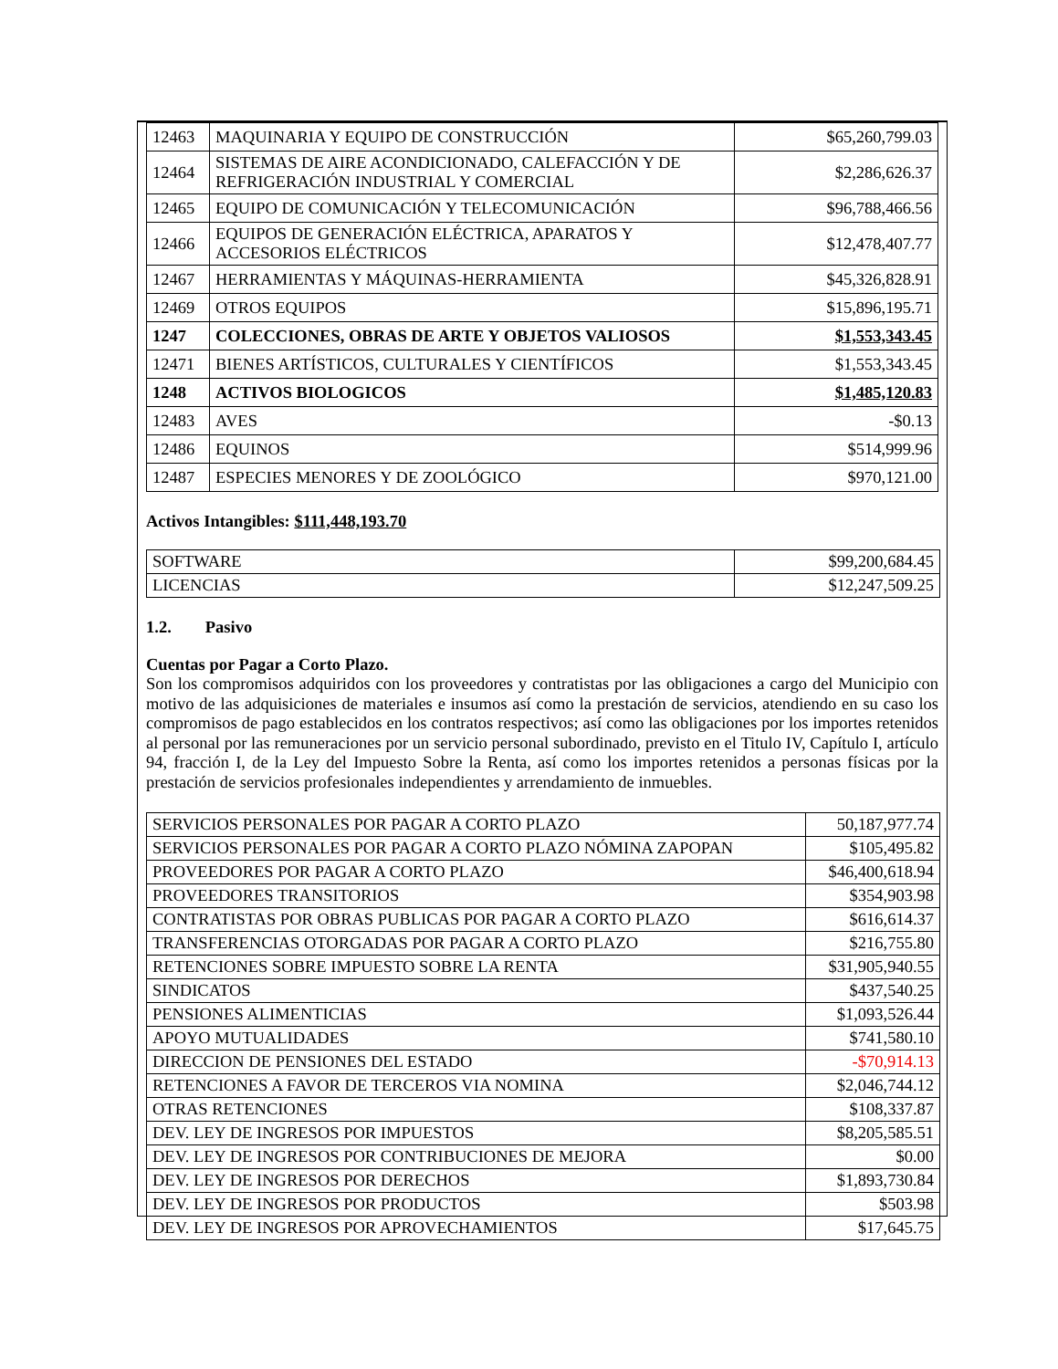| 12463 | MAQUINARIA Y EQUIPO DE CONSTRUCCIÓN | $65,260,799.03 |
| 12464 | SISTEMAS DE AIRE ACONDICIONADO, CALEFACCIÓN Y DE REFRIGERACIÓN INDUSTRIAL Y COMERCIAL | $2,286,626.37 |
| 12465 | EQUIPO DE COMUNICACIÓN Y TELECOMUNICACIÓN | $96,788,466.56 |
| 12466 | EQUIPOS DE GENERACIÓN ELÉCTRICA, APARATOS Y ACCESORIOS ELÉCTRICOS | $12,478,407.77 |
| 12467 | HERRAMIENTAS Y MÁQUINAS-HERRAMIENTA | $45,326,828.91 |
| 12469 | OTROS EQUIPOS | $15,896,195.71 |
| 1247 | COLECCIONES, OBRAS DE ARTE Y OBJETOS VALIOSOS | $1,553,343.45 |
| 12471 | BIENES ARTÍSTICOS, CULTURALES Y CIENTÍFICOS | $1,553,343.45 |
| 1248 | ACTIVOS BIOLOGICOS | $1,485,120.83 |
| 12483 | AVES | -$0.13 |
| 12486 | EQUINOS | $514,999.96 |
| 12487 | ESPECIES MENORES Y DE ZOOLÓGICO | $970,121.00 |
Activos Intangibles: $111,448,193.70
| SOFTWARE | $99,200,684.45 |
| LICENCIAS | $12,247,509.25 |
1.2. Pasivo
Cuentas por Pagar a Corto Plazo.
Son los compromisos adquiridos con los proveedores y contratistas por las obligaciones a cargo del Municipio con motivo de las adquisiciones de materiales e insumos así como la prestación de servicios, atendiendo en su caso los compromisos de pago establecidos en los contratos respectivos; así como las obligaciones por los importes retenidos al personal por las remuneraciones por un servicio personal subordinado, previsto en el Titulo IV, Capítulo I, artículo 94, fracción I, de la Ley del Impuesto Sobre la Renta, así como los importes retenidos a personas físicas por la prestación de servicios profesionales independientes y arrendamiento de inmuebles.
| SERVICIOS PERSONALES POR PAGAR A CORTO PLAZO | 50,187,977.74 |
| SERVICIOS PERSONALES POR PAGAR A CORTO PLAZO NÓMINA ZAPOPAN | $105,495.82 |
| PROVEEDORES POR PAGAR A CORTO PLAZO | $46,400,618.94 |
| PROVEEDORES TRANSITORIOS | $354,903.98 |
| CONTRATISTAS POR OBRAS PUBLICAS POR PAGAR A CORTO PLAZO | $616,614.37 |
| TRANSFERENCIAS OTORGADAS POR PAGAR A CORTO PLAZO | $216,755.80 |
| RETENCIONES SOBRE IMPUESTO SOBRE LA RENTA | $31,905,940.55 |
| SINDICATOS | $437,540.25 |
| PENSIONES ALIMENTICIAS | $1,093,526.44 |
| APOYO MUTUALIDADES | $741,580.10 |
| DIRECCION DE PENSIONES DEL ESTADO | -$70,914.13 |
| RETENCIONES A FAVOR DE TERCEROS VIA NOMINA | $2,046,744.12 |
| OTRAS RETENCIONES | $108,337.87 |
| DEV. LEY DE INGRESOS POR IMPUESTOS | $8,205,585.51 |
| DEV. LEY DE INGRESOS POR CONTRIBUCIONES DE MEJORA | $0.00 |
| DEV. LEY DE INGRESOS POR DERECHOS | $1,893,730.84 |
| DEV. LEY DE INGRESOS POR PRODUCTOS | $503.98 |
| DEV. LEY DE INGRESOS POR APROVECHAMIENTOS | $17,645.75 |